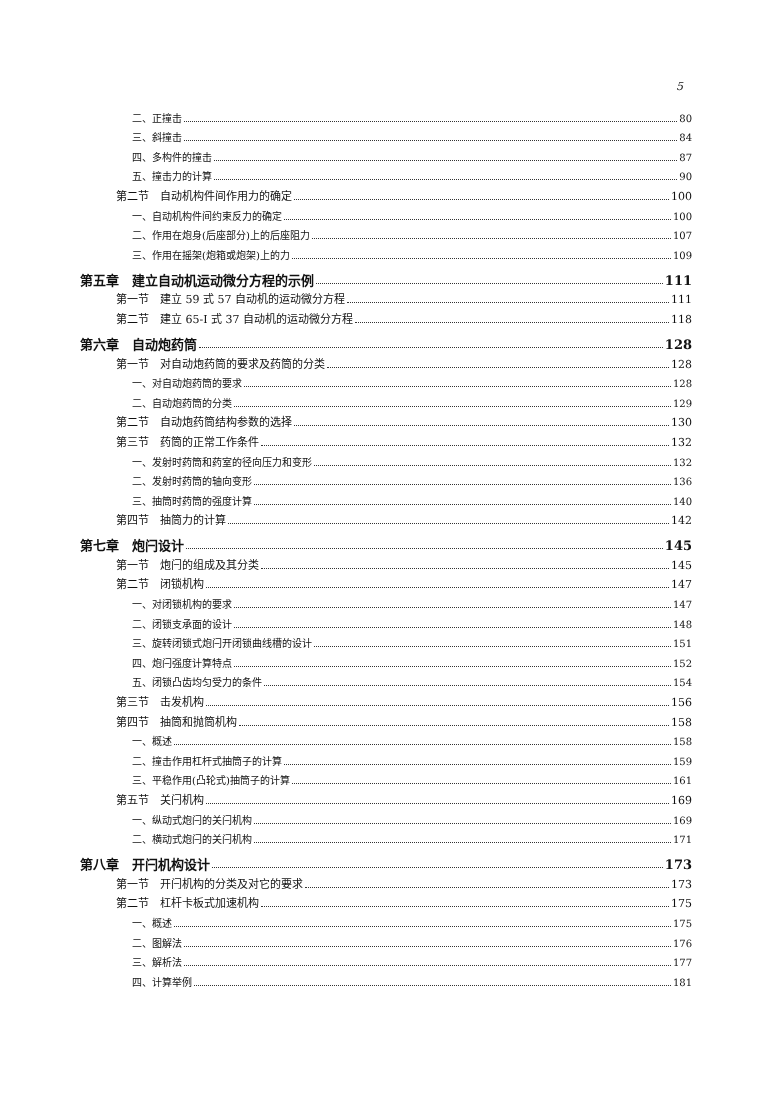5
二、正撞击 80
三、斜撞击 84
四、多构件的撞击 87
五、撞击力的计算 90
第二节　自动机构件间作用力的确定 100
一、自动机构件间约束反力的确定 100
二、作用在炮身(后座部分)上的后座阻力 107
三、作用在摇架(炮箱或炮架)上的力 109
第五章　建立自动机运动微分方程的示例 111
第一节　建立 59 式 57 自动机的运动微分方程 111
第二节　建立 65-I 式 37 自动机的运动微分方程 118
第六章　自动炮药筒 128
第一节　对自动炮药筒的要求及药筒的分类 128
一、对自动炮药筒的要求 128
二、自动炮药筒的分类 129
第二节　自动炮药筒结构参数的选择 130
第三节　药筒的正常工作条件 132
一、发射时药筒和药室的径向压力和变形 132
二、发射时药筒的轴向变形 136
三、抽筒时药筒的强度计算 140
第四节　抽筒力的计算 142
第七章　炮闩设计 145
第一节　炮闩的组成及其分类 145
第二节　闭锁机构 147
一、对闭锁机构的要求 147
二、闭锁支承面的设计 148
三、旋转闭锁式炮闩开闭锁曲线槽的设计 151
四、炮闩强度计算特点 152
五、闭锁凸齿均匀受力的条件 154
第三节　击发机构 156
第四节　抽筒和抛筒机构 158
一、概述 158
二、撞击作用杠杆式抽筒子的计算 159
三、平稳作用(凸轮式)抽筒子的计算 161
第五节　关闩机构 169
一、纵动式炮闩的关闩机构 169
二、横动式炮闩的关闩机构 171
第八章　开闩机构设计 173
第一节　开闩机构的分类及对它的要求 173
第二节　杠杆卡板式加速机构 175
一、概述 175
二、图解法 176
三、解析法 177
四、计算举例 181